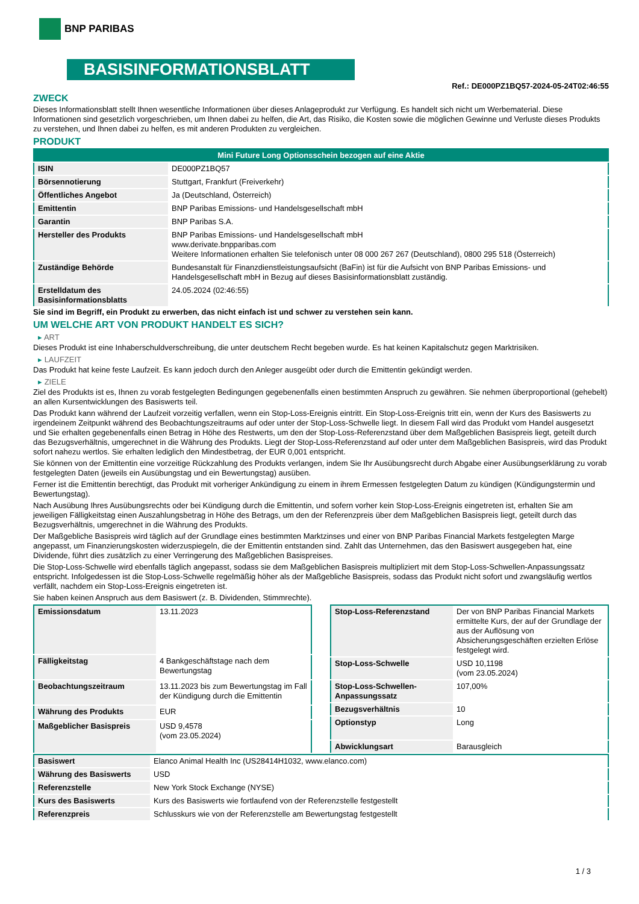BNP PARIBAS
BASISINFORMATIONSBLATT
Ref.: DE000PZ1BQ57-2024-05-24T02:46:55
ZWECK
Dieses Informationsblatt stellt Ihnen wesentliche Informationen über dieses Anlageprodukt zur Verfügung. Es handelt sich nicht um Werbematerial. Diese Informationen sind gesetzlich vorgeschrieben, um Ihnen dabei zu helfen, die Art, das Risiko, die Kosten sowie die möglichen Gewinne und Verluste dieses Produkts zu verstehen, und Ihnen dabei zu helfen, es mit anderen Produkten zu vergleichen.
PRODUKT
| Mini Future Long Optionsschein bezogen auf eine Aktie | |
| ISIN | DE000PZ1BQ57 |
| Börsennotierung | Stuttgart, Frankfurt (Freiverkehr) |
| Öffentliches Angebot | Ja (Deutschland, Österreich) |
| Emittentin | BNP Paribas Emissions- und Handelsgesellschaft mbH |
| Garantin | BNP Paribas S.A. |
| Hersteller des Produkts | BNP Paribas Emissions- und Handelsgesellschaft mbH www.derivate.bnpparibas.com Weitere Informationen erhalten Sie telefonisch unter 08 000 267 267 (Deutschland), 0800 295 518 (Österreich) |
| Zuständige Behörde | Bundesanstalt für Finanzdienstleistungsaufsicht (BaFin) ist für die Aufsicht von BNP Paribas Emissions- und Handelsgesellschaft mbH in Bezug auf dieses Basisinformationsblatt zuständig. |
| Erstelldatum des Basisinformationsblatts | 24.05.2024 (02:46:55) |
Sie sind im Begriff, ein Produkt zu erwerben, das nicht einfach ist und schwer zu verstehen sein kann.
UM WELCHE ART VON PRODUKT HANDELT ES SICH?
ART
Dieses Produkt ist eine Inhaberschuldverschreibung, die unter deutschem Recht begeben wurde. Es hat keinen Kapitalschutz gegen Marktrisiken.
LAUFZEIT
Das Produkt hat keine feste Laufzeit. Es kann jedoch durch den Anleger ausgeübt oder durch die Emittentin gekündigt werden.
ZIELE
Ziel des Produkts ist es, Ihnen zu vorab festgelegten Bedingungen gegebenenfalls einen bestimmten Anspruch zu gewähren. Sie nehmen überproportional (gehebelt) an allen Kursentwicklungen des Basiswerts teil.
Das Produkt kann während der Laufzeit vorzeitig verfallen, wenn ein Stop-Loss-Ereignis eintritt. Ein Stop-Loss-Ereignis tritt ein, wenn der Kurs des Basiswerts zu irgendeinem Zeitpunkt während des Beobachtungszeitraums auf oder unter der Stop-Loss-Schwelle liegt. In diesem Fall wird das Produkt vom Handel ausgesetzt und Sie erhalten gegebenenfalls einen Betrag in Höhe des Restwerts, um den der Stop-Loss-Referenzstand über dem Maßgeblichen Basispreis liegt, geteilt durch das Bezugsverhältnis, umgerechnet in die Währung des Produkts. Liegt der Stop-Loss-Referenzstand auf oder unter dem Maßgeblichen Basispreis, wird das Produkt sofort nahezu wertlos. Sie erhalten lediglich den Mindestbetrag, der EUR 0,001 entspricht.
Sie können von der Emittentin eine vorzeitige Rückzahlung des Produkts verlangen, indem Sie Ihr Ausübungsrecht durch Abgabe einer Ausübungserklärung zu vorab festgelegten Daten (jeweils ein Ausübungstag und ein Bewertungstag) ausüben.
Ferner ist die Emittentin berechtigt, das Produkt mit vorheriger Ankündigung zu einem in ihrem Ermessen festgelegten Datum zu kündigen (Kündigungstermin und Bewertungstag).
Nach Ausübung Ihres Ausübungsrechts oder bei Kündigung durch die Emittentin, und sofern vorher kein Stop-Loss-Ereignis eingetreten ist, erhalten Sie am jeweiligen Fälligkeitstag einen Auszahlungsbetrag in Höhe des Betrags, um den der Referenzpreis über dem Maßgeblichen Basispreis liegt, geteilt durch das Bezugsverhältnis, umgerechnet in die Währung des Produkts.
Der Maßgebliche Basispreis wird täglich auf der Grundlage eines bestimmten Marktzinses und einer von BNP Paribas Financial Markets festgelegten Marge angepasst, um Finanzierungskosten widerzuspiegeln, die der Emittentin entstanden sind. Zahlt das Unternehmen, das den Basiswert ausgegeben hat, eine Dividende, führt dies zusätzlich zu einer Verringerung des Maßgeblichen Basispreises.
Die Stop-Loss-Schwelle wird ebenfalls täglich angepasst, sodass sie dem Maßgeblichen Basispreis multipliziert mit dem Stop-Loss-Schwellen-Anpassungssatz entspricht. Infolgedessen ist die Stop-Loss-Schwelle regelmäßig höher als der Maßgebliche Basispreis, sodass das Produkt nicht sofort und zwangsläufig wertlos verfällt, nachdem ein Stop-Loss-Ereignis eingetreten ist.
Sie haben keinen Anspruch aus dem Basiswert (z. B. Dividenden, Stimmrechte).
| Emissionsdatum | 13.11.2023 |
| Fälligkeitstag | 4 Bankgeschäftstage nach dem Bewertungstag |
| Beobachtungszeitraum | 13.11.2023 bis zum Bewertungstag im Fall der Kündigung durch die Emittentin |
| Währung des Produkts | EUR |
| Maßgeblicher Basispreis | USD 9,4578 (vom 23.05.2024) |
| Stop-Loss-Referenzstand | Der von BNP Paribas Financial Markets ermittelte Kurs, der auf der Grundlage der aus der Auflösung von Absicherungsgeschäften erzielten Erlöse festgelegt wird. |
| Stop-Loss-Schwelle | USD 10,1198 (vom 23.05.2024) |
| Stop-Loss-Schwellen-Anpassungssatz | 107,00% |
| Bezugsverhältnis | 10 |
| Optionstyp | Long |
| Abwicklungsart | Barausgleich |
| Basiswert | Elanco Animal Health Inc (US28414H1032, www.elanco.com) |
| Währung des Basiswerts | USD |
| Referenzstelle | New York Stock Exchange (NYSE) |
| Kurs des Basiswerts | Kurs des Basiswerts wie fortlaufend von der Referenzstelle festgestellt |
| Referenzpreis | Schlusskurs wie von der Referenzstelle am Bewertungstag festgestellt |
1 / 3